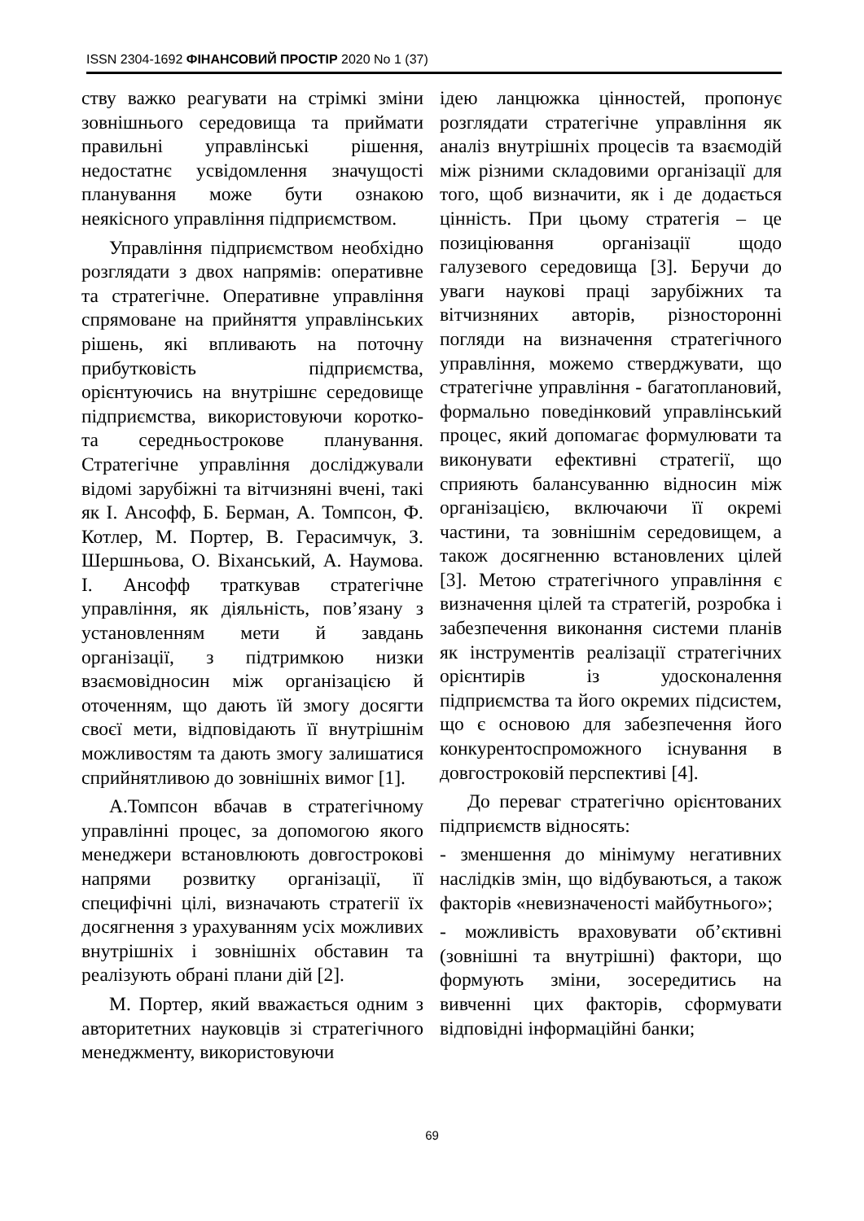ISSN 2304-1692 ФІНАНСОВИЙ ПРОСТІР 2020 No 1 (37)
ству важко реагувати на стрімкі зміни зовнішнього середовища та приймати правильні управлінські рішення, недостатнє усвідомлення значущості планування може бути ознакою неякісного управління підприємством.
Управління підприємством необхідно розглядати з двох напрямів: оперативне та стратегічне. Оперативне управління спрямоване на прийняття управлінських рішень, які впливають на поточну прибутковість підприємства, орієнтуючись на внутрішнє середовище підприємства, використовуючи коротко- та середньострокове планування. Стратегічне управління досліджували відомі зарубіжні та вітчизняні вчені, такі як І. Ансофф, Б. Берман, А. Томпсон, Ф. Котлер, М. Портер, В. Герасимчук, З. Шершньова, О. Віханський, А. Наумова. І. Ансофф траткував стратегічне управління, як діяльність, пов’язану з установленням мети й завдань організації, з підтримкою низки взаємовідносин між організацією й оточенням, що дають їй змогу досягти своєї мети, відповідають її внутрішнім можливостям та дають змогу залишатися сприйнятливою до зовнішніх вимог [1].
А.Томпсон вбачав в стратегічному управлінні процес, за допомогою якого менеджери встановлюють довгострокові напрями розвитку організації, її специфічні цілі, визначають стратегії їх досягнення з урахуванням усіх можливих внутрішніх і зовнішніх обставин та реалізують обрані плани дій [2].
М. Портер, який вважається одним з авторитетних науковців зі стратегічного менеджменту, використовуючи
ідею ланцюжка цінностей, пропонує розглядати стратегічне управління як аналіз внутрішніх процесів та взаємодій між різними складовими організації для того, щоб визначити, як і де додається цінність. При цьому стратегія – це позиціювання організації щодо галузевого середовища [3]. Беручи до уваги наукові праці зарубіжних та вітчизняних авторів, різносторонні погляди на визначення стратегічного управління, можемо стверджувати, що стратегічне управління - багатоплановий, формально поведінковий управлінський процес, який допомагає формулювати та виконувати ефективні стратегії, що сприяють балансуванню відносин між організацією, включаючи її окремі частини, та зовнішнім середовищем, а також досягненню встановлених цілей [3]. Метою стратегічного управління є визначення цілей та стратегій, розробка і забезпечення виконання системи планів як інструментів реалізації стратегічних орієнтирів із удосконалення підприємства та його окремих підсистем, що є основою для забезпечення його конкурентоспроможного існування в довгостроковій перспективі [4].
До переваг стратегічно орієнтованих підприємств відносять:
- зменшення до мінімуму негативних наслідків змін, що відбуваються, а також факторів «невизначеності майбутнього»;
- можливість враховувати об’єктивні (зовнішні та внутрішні) фактори, що формують зміни, зосередитись на вивченні цих факторів, сформувати відповідні інформаційні банки;
69